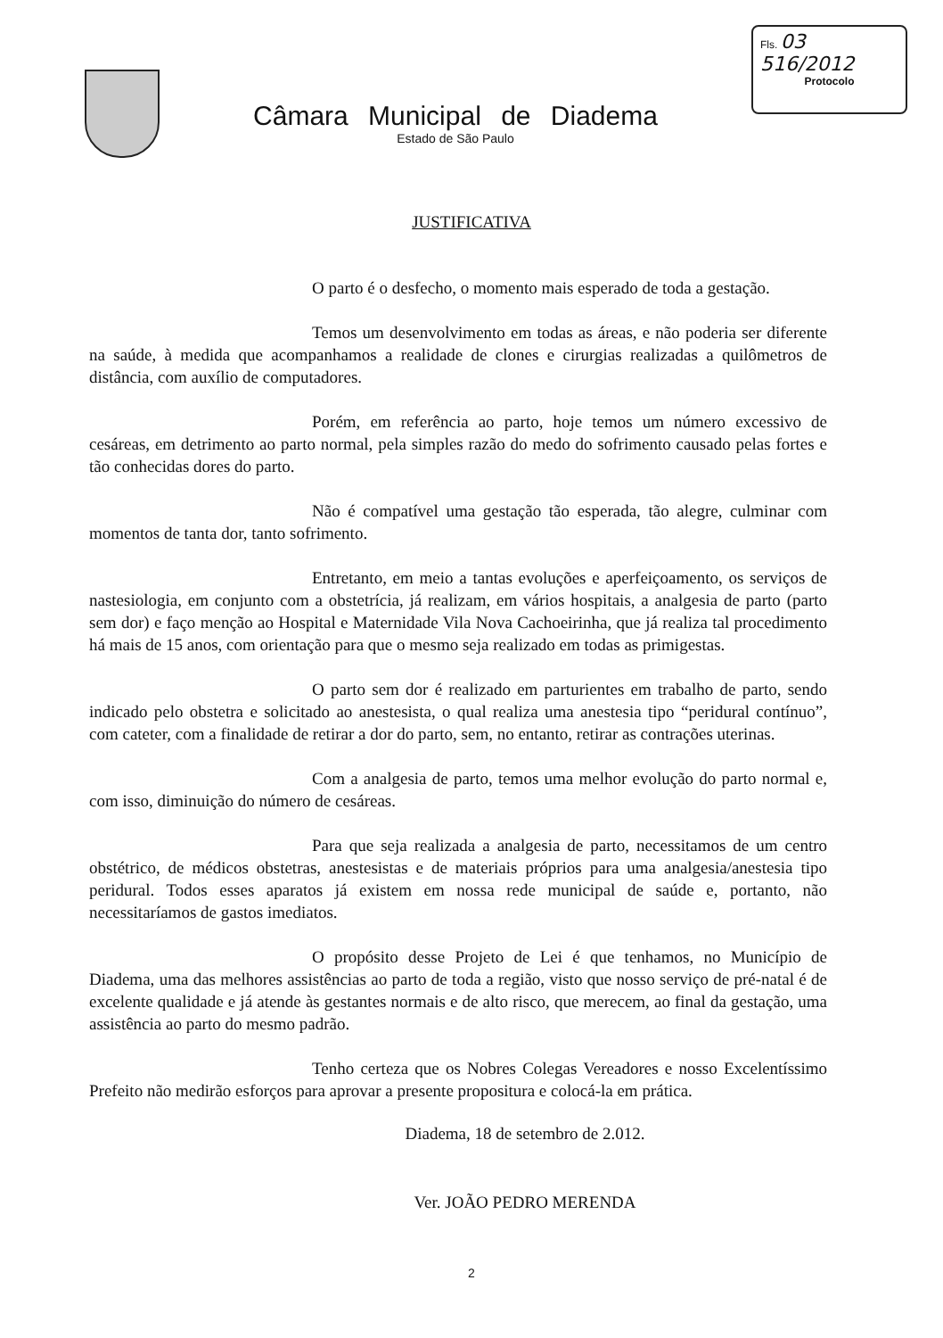Câmara Municipal de Diadema
Estado de São Paulo
Fls. 03
516/2012
Protocolo
JUSTIFICATIVA
O parto é o desfecho, o momento mais esperado de toda a gestação.
Temos um desenvolvimento em todas as áreas, e não poderia ser diferente na saúde, à medida que acompanhamos a realidade de clones e cirurgias realizadas a quilômetros de distância, com auxílio de computadores.
Porém, em referência ao parto, hoje temos um número excessivo de cesáreas, em detrimento ao parto normal, pela simples razão do medo do sofrimento causado pelas fortes e tão conhecidas dores do parto.
Não é compatível uma gestação tão esperada, tão alegre, culminar com momentos de tanta dor, tanto sofrimento.
Entretanto, em meio a tantas evoluções e aperfeiçoamento, os serviços de nastesiologia, em conjunto com a obstetrícia, já realizam, em vários hospitais, a analgesia de parto (parto sem dor) e faço menção ao Hospital e Maternidade Vila Nova Cachoeirinha, que já realiza tal procedimento há mais de 15 anos, com orientação para que o mesmo seja realizado em todas as primigestas.
O parto sem dor é realizado em parturientes em trabalho de parto, sendo indicado pelo obstetra e solicitado ao anestesista, o qual realiza uma anestesia tipo “peridural contínuo”, com cateter, com a finalidade de retirar a dor do parto, sem, no entanto, retirar as contrações uterinas.
Com a analgesia de parto, temos uma melhor evolução do parto normal e, com isso, diminuição do número de cesáreas.
Para que seja realizada a analgesia de parto, necessitamos de um centro obstétrico, de médicos obstetras, anestesistas e de materiais próprios para uma analgesia/anestesia tipo peridural. Todos esses aparatos já existem em nossa rede municipal de saúde e, portanto, não necessitaríamos de gastos imediatos.
O propósito desse Projeto de Lei é que tenhamos, no Município de Diadema, uma das melhores assistências ao parto de toda a região, visto que nosso serviço de pré-natal é de excelente qualidade e já atende às gestantes normais e de alto risco, que merecem, ao final da gestação, uma assistência ao parto do mesmo padrão.
Tenho certeza que os Nobres Colegas Vereadores e nosso Excelentíssimo Prefeito não medirão esforços para aprovar a presente propositura e colocá-la em prática.
Diadema, 18 de setembro de 2.012.
Ver. JOÃO PEDRO MERENDA
2